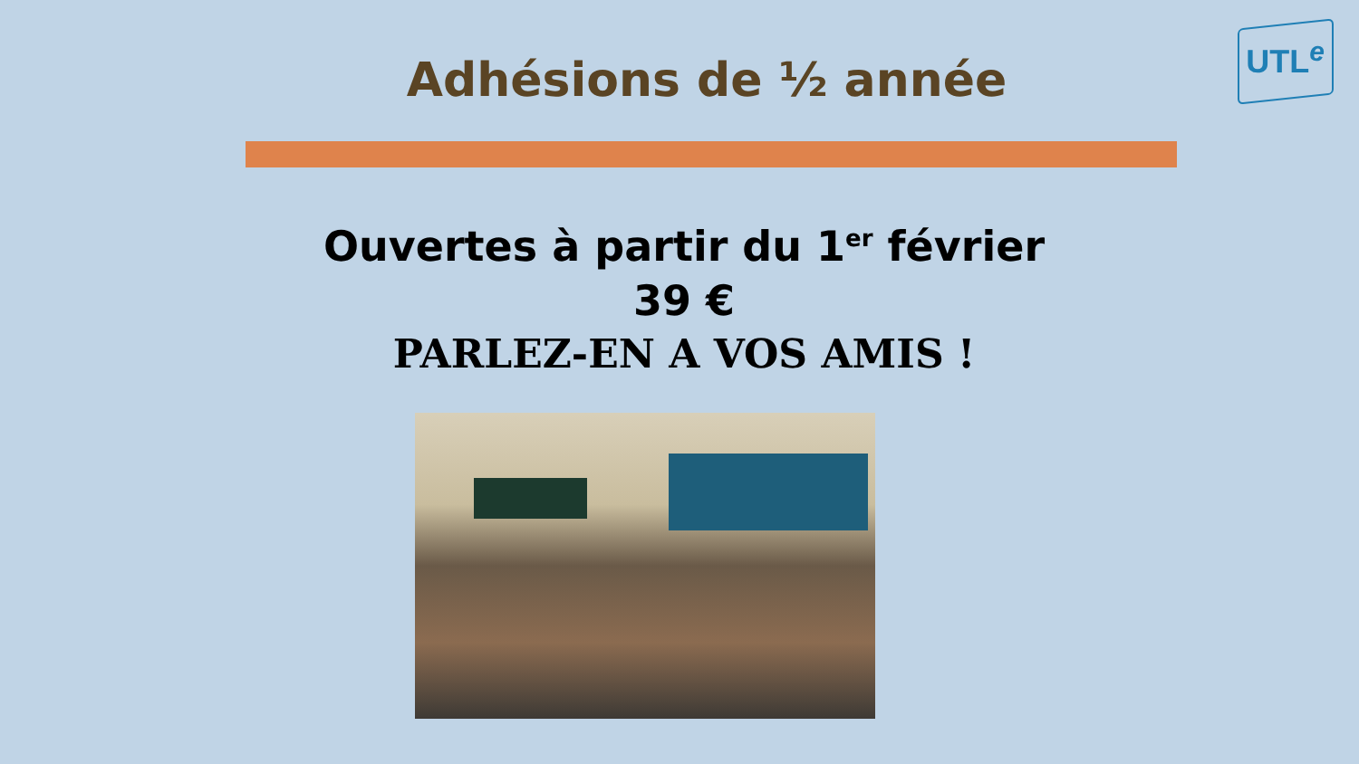UTL<sup>e</sup>
Adhésions de ½ année
Ouvertes à partir du 1<sup>er</sup> février
39 €
PARLEZ-EN A VOS AMIS !